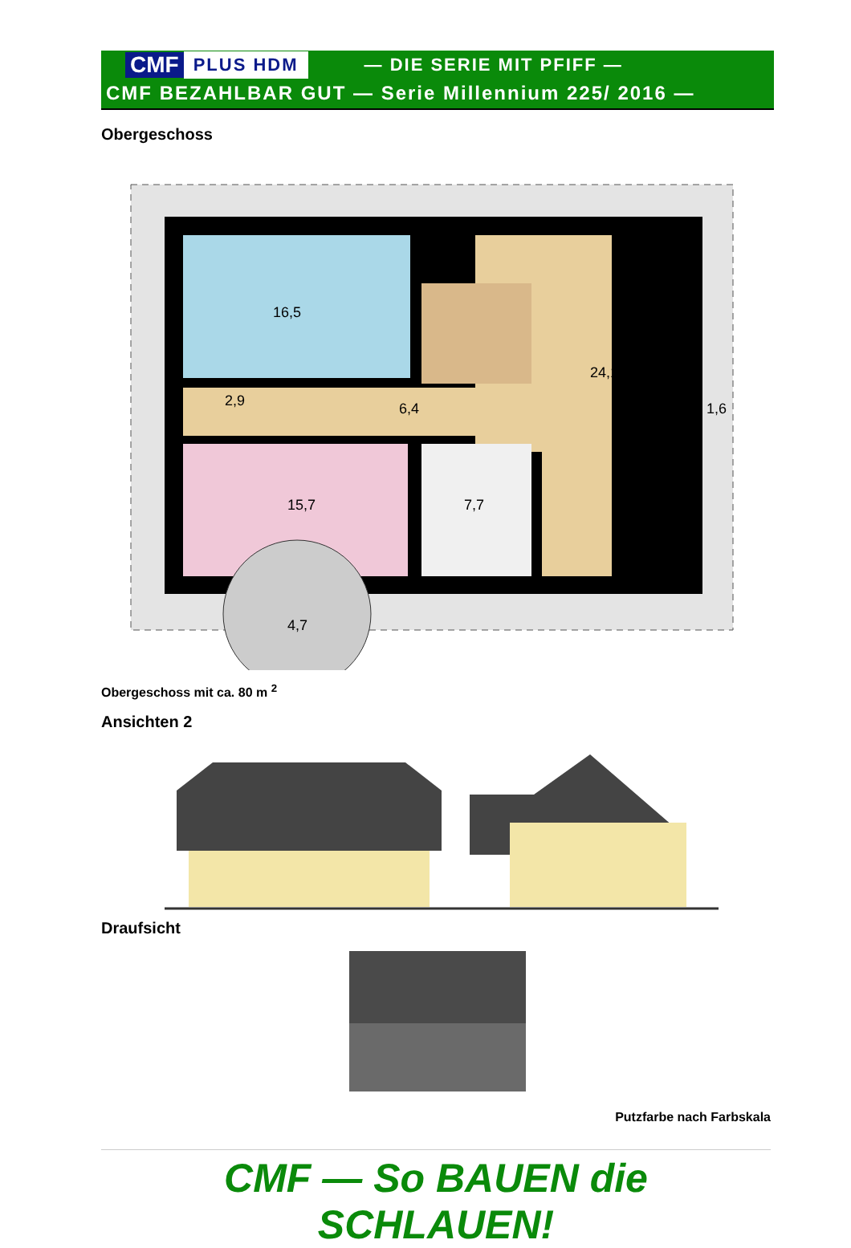CMF PLUS HDM — DIE SERIE MIT PFIFF —
CMF BEZAHLBAR GUT — Serie Millennium 225/ 2016 —
Obergeschoss
16,5
24,1
2,9
6,4
15,7
7,7
1,6
4,7
Obergeschoss mit ca. 80 m <sup>2</sup>
Ansichten 2
Draufsicht
Putzfarbe nach Farbskala
CMF — So BAUEN die SCHLAUEN!